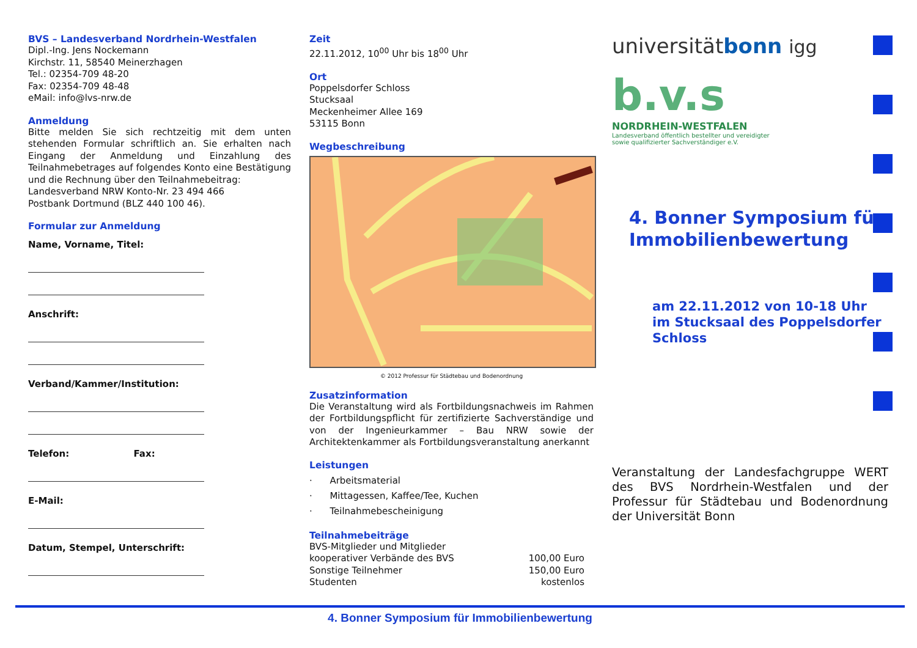BVS – Landesverband Nordrhein-Westfalen
Dipl.-Ing. Jens Nockemann
Kirchstr. 11, 58540 Meinerzhagen
Tel.: 02354-709 48-20
Fax: 02354-709 48-48
eMail: info@lvs-nrw.de
Anmeldung
Bitte melden Sie sich rechtzeitig mit dem unten stehenden Formular schriftlich an. Sie erhalten nach Eingang der Anmeldung und Einzahlung des Teilnahmebetrages auf folgendes Konto eine Bestätigung und die Rechnung über den Teilnahmebeitrag:
Landesverband NRW Konto-Nr. 23 494 466
Postbank Dortmund (BLZ 440 100 46).
Formular zur Anmeldung
Name, Vorname, Titel:
Anschrift:
Verband/Kammer/Institution:
Telefon: Fax:
E-Mail:
Datum, Stempel, Unterschrift:
Zeit
22.11.2012, 10<sup>00</sup> Uhr bis 18<sup>00</sup> Uhr
Ort
Poppelsdorfer Schloss
Stucksaal
Meckenheimer Allee 169
53115 Bonn
Wegbeschreibung
© 2012 Professur für Städtebau und Bodenordnung
Zusatzinformation
Die Veranstaltung wird als Fortbildungsnachweis im Rahmen der Fortbildungspflicht für zertifizierte Sachverständige und von der Ingenieurkammer – Bau NRW sowie der Architektenkammer als Fortbildungsveranstaltung anerkannt
Leistungen
· Arbeitsmaterial
· Mittagessen, Kaffee/Tee, Kuchen
· Teilnahmebescheinigung
Teilnahmebeiträge
BVS-Mitglieder und Mitglieder
kooperativer Verbände des BVS 100,00 Euro
Sonstige Teilnehmer 150,00 Euro
Studenten kostenlos
universitätbonn igg
b.v.s
NORDRHEIN-WESTFALEN
Landesverband öffentlich bestellter und vereidigter
sowie qualifizierter Sachverständiger e.V.
4. Bonner Symposium für Immobilienbewertung
am 22.11.2012 von 10-18 Uhr
im Stucksaal des Poppelsdorfer Schloss
Veranstaltung der Landesfachgruppe WERT des BVS Nordrhein-Westfalen und der Professur für Städtebau und Bodenordnung der Universität Bonn
4. Bonner Symposium für Immobilienbewertung